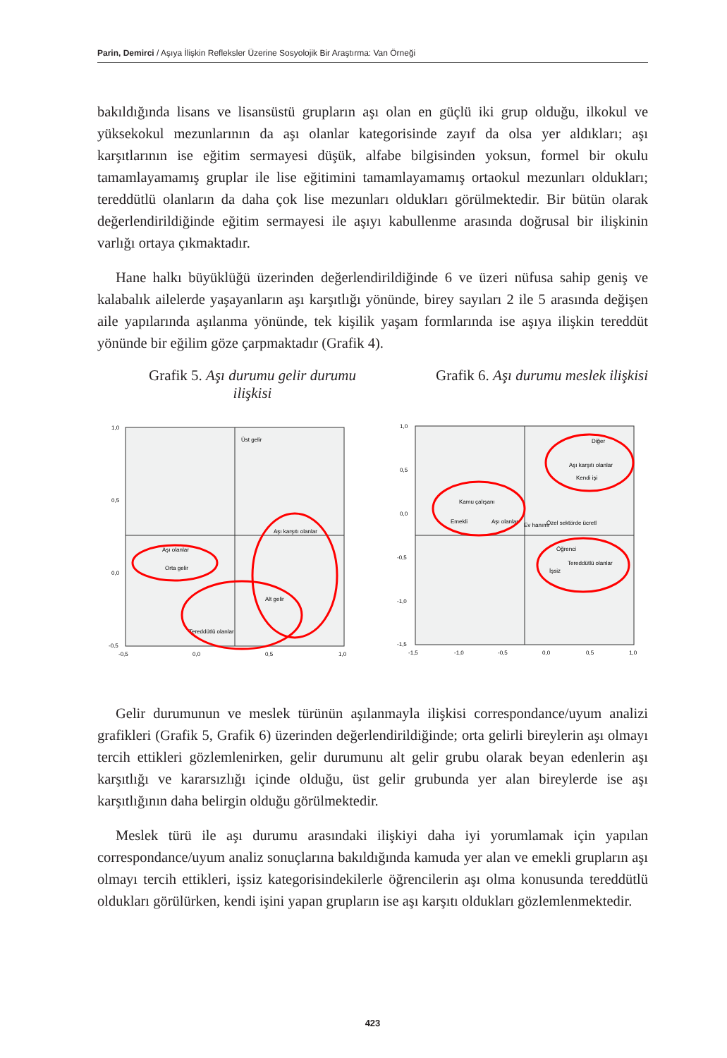Parin, Demirci / Aşıya İlişkin Refleksler Üzerine Sosyolojik Bir Araştırma: Van Örneği
bakıldığında lisans ve lisansüstü grupların aşı olan en güçlü iki grup olduğu, ilkokul ve yüksekokul mezunlarının da aşı olanlar kategorisinde zayıf da olsa yer aldıkları; aşı karşıtlarının ise eğitim sermayesi düşük, alfabe bilgisinden yoksun, formel bir okulu tamamlayamamış gruplar ile lise eğitimini tamamlayamamış ortaokul mezunları oldukları; tereddütlü olanların da daha çok lise mezunları oldukları görülmektedir. Bir bütün olarak değerlendirildiğinde eğitim sermayesi ile aşıyı kabullenme arasında doğrusal bir ilişkinin varlığı ortaya çıkmaktadır.
Hane halkı büyüklüğü üzerinden değerlendirildiğinde 6 ve üzeri nüfusa sahip geniş ve kalabalık ailelerde yaşayanların aşı karşıtlığı yönünde, birey sayıları 2 ile 5 arasında değişen aile yapılarında aşılanma yönünde, tek kişilik yaşam formlarında ise aşıya ilişkin tereddüt yönünde bir eğilim göze çarpmaktadır (Grafik 4).
Grafik 5. Aşı durumu gelir durumu ilişkisi
Grafik 6. Aşı durumu meslek ilişkisi
1,0
0,5
0,0
-0,5
-0,5
0,0
0,5
1,0
Üst gelir
Aşı karşıtı olanlar
Aşı olanlar
Orta gelir
Alt gelir
Tereddütlü olanlar
1,0
0,5
0,0
-0,5
-1,0
-1,5
-1,5
-1,0
-0,5
0,0
0,5
1,0
Diğer
Aşı karşıtı olanlar
Kendi işi
Kamu çalışanı
Emekli
Aşı olanlar
Ev hanımı
Özel sektörde ücretl
Öğrenci
Tereddütlü olanlar
İşsiz
Gelir durumunun ve meslek türünün aşılanmayla ilişkisi correspondance/uyum analizi grafikleri (Grafik 5, Grafik 6) üzerinden değerlendirildiğinde; orta gelirli bireylerin aşı olmayı tercih ettikleri gözlemlenirken, gelir durumunu alt gelir grubu olarak beyan edenlerin aşı karşıtlığı ve kararsızlığı içinde olduğu, üst gelir grubunda yer alan bireylerde ise aşı karşıtlığının daha belirgin olduğu görülmektedir.
Meslek türü ile aşı durumu arasındaki ilişkiyi daha iyi yorumlamak için yapılan correspondance/uyum analiz sonuçlarına bakıldığında kamuda yer alan ve emekli grupların aşı olmayı tercih ettikleri, işsiz kategorisindekilerle öğrencilerin aşı olma konusunda tereddütlü oldukları görülürken, kendi işini yapan grupların ise aşı karşıtı oldukları gözlemlenmektedir.
423